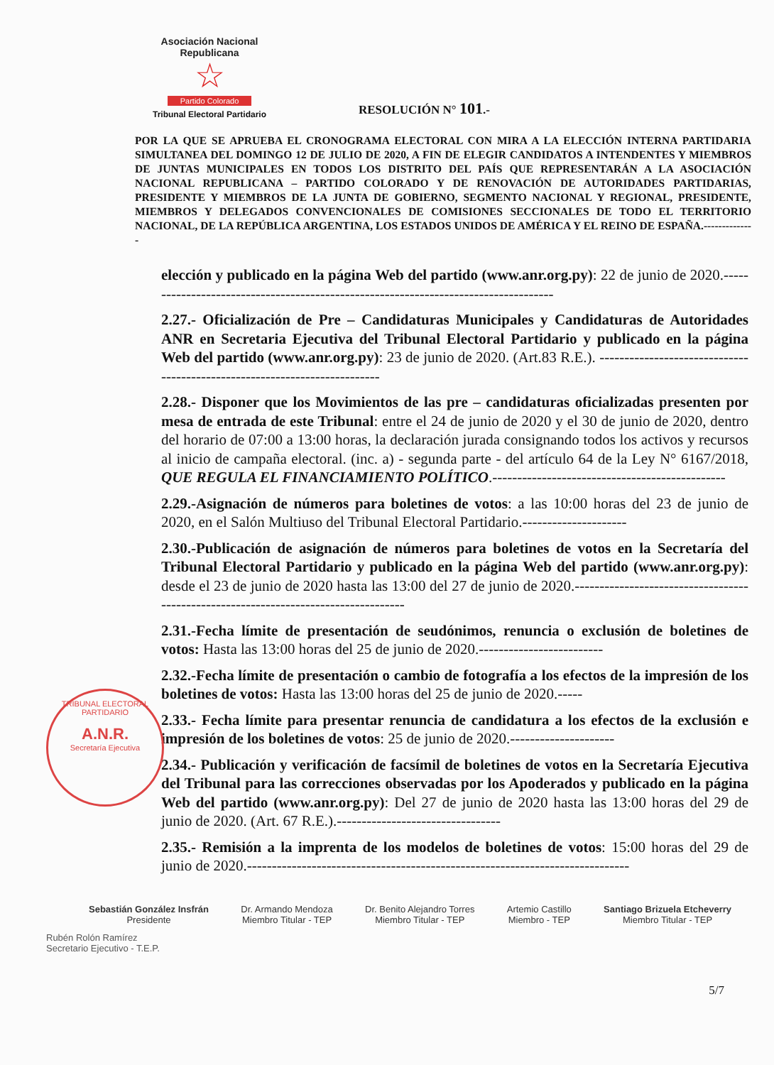Asociación Nacional Republicana
☆
Partido Colorado
Tribunal Electoral Partidario
RESOLUCIÓN N° 101.-
POR LA QUE SE APRUEBA EL CRONOGRAMA ELECTORAL CON MIRA A LA ELECCIÓN INTERNA PARTIDARIA SIMULTANEA DEL DOMINGO 12 DE JULIO DE 2020, A FIN DE ELEGIR CANDIDATOS A INTENDENTES Y MIEMBROS DE JUNTAS MUNICIPALES EN TODOS LOS DISTRITO DEL PAÍS QUE REPRESENTARÁN A LA ASOCIACIÓN NACIONAL REPUBLICANA – PARTIDO COLORADO Y DE RENOVACIÓN DE AUTORIDADES PARTIDARIAS, PRESIDENTE Y MIEMBROS DE LA JUNTA DE GOBIERNO, SEGMENTO NACIONAL Y REGIONAL, PRESIDENTE, MIEMBROS Y DELEGADOS CONVENCIONALES DE COMISIONES SECCIONALES DE TODO EL TERRITORIO NACIONAL, DE LA REPÚBLICA ARGENTINA, LOS ESTADOS UNIDOS DE AMÉRICA Y EL REINO DE ESPAÑA.--------------
elección y publicado en la página Web del partido (www.anr.org.py): 22 de junio de 2020.------------------------------------------------------------------------------------
2.27.- Oficialización de Pre – Candidaturas Municipales y Candidaturas de Autoridades ANR en Secretaria Ejecutiva del Tribunal Electoral Partidario y publicado en la página Web del partido (www.anr.org.py): 23 de junio de 2020. (Art.83 R.E.). --------------------------------------------------------------------------
2.28.- Disponer que los Movimientos de las pre – candidaturas oficializadas presenten por mesa de entrada de este Tribunal: entre el 24 de junio de 2020 y el 30 de junio de 2020, dentro del horario de 07:00 a 13:00 horas, la declaración jurada consignando todos los activos y recursos al inicio de campaña electoral. (inc. a) - segunda parte - del artículo 64 de la Ley N° 6167/2018, QUE REGULA EL FINANCIAMIENTO POLÍTICO.-----------------------------------------------
2.29.-Asignación de números para boletines de votos: a las 10:00 horas del 23 de junio de 2020, en el Salón Multiuso del Tribunal Electoral Partidario.---------------------
2.30.-Publicación de asignación de números para boletines de votos en la Secretaría del Tribunal Electoral Partidario y publicado en la página Web del partido (www.anr.org.py): desde el 23 de junio de 2020 hasta las 13:00 del 27 de junio de 2020.------------------------------------------------------------------------------------
2.31.-Fecha límite de presentación de seudónimos, renuncia o exclusión de boletines de votos: Hasta las 13:00 horas del 25 de junio de 2020.-------------------------
2.32.-Fecha límite de presentación o cambio de fotografía a los efectos de la impresión de los boletines de votos: Hasta las 13:00 horas del 25 de junio de 2020.-----
2.33.- Fecha límite para presentar renuncia de candidatura a los efectos de la exclusión e impresión de los boletines de votos: 25 de junio de 2020.---------------------
2.34.- Publicación y verificación de facsímil de boletines de votos en la Secretaría Ejecutiva del Tribunal para las correcciones observadas por los Apoderados y publicado en la página Web del partido (www.anr.org.py): Del 27 de junio de 2020 hasta las 13:00 horas del 29 de junio de 2020. (Art. 67 R.E.).---------------------------------
2.35.- Remisión a la imprenta de los modelos de boletines de votos: 15:00 horas del 29 de junio de 2020.-----------------------------------------------------------------------------
TRIBUNAL ELECTORAL PARTIDARIO
A.N.R.
Secretaría Ejecutiva
Sebastián González Insfrán
Presidente
Dr. Armando Mendoza
Miembro Titular - TEP
Dr. Benito Alejandro Torres
Miembro Titular - TEP
Artemio Castillo
Miembro - TEP
Santiago Brizuela Etcheverry
Miembro Titular - TEP
Rubén Rolón Ramírez
Secretario Ejecutivo - T.E.P.
5/7